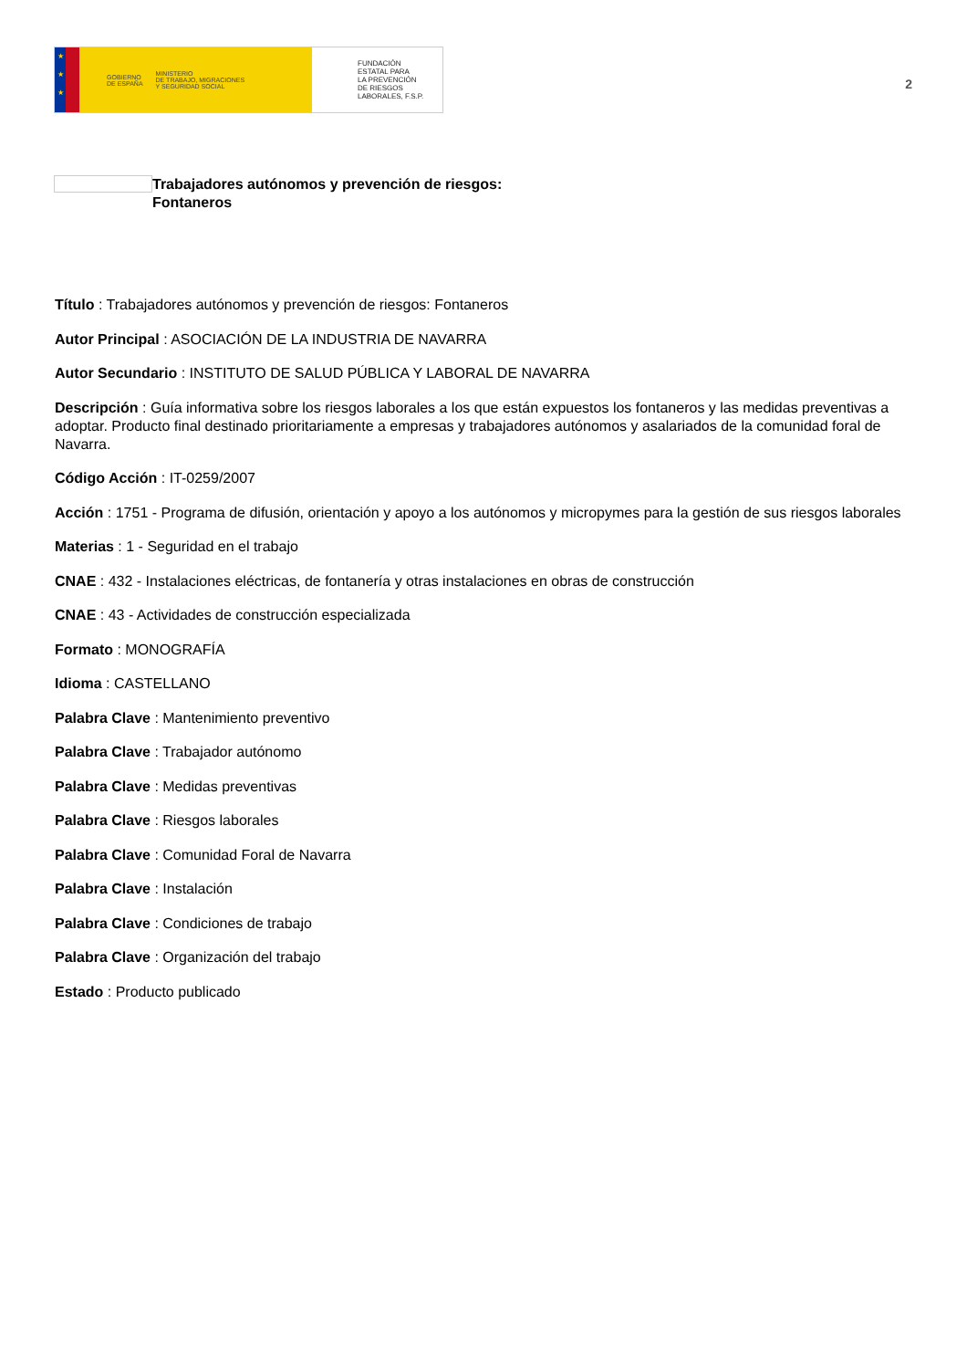★
★
★
GOBIERNO
DE ESPAÑA
MINISTERIO
DE TRABAJO, MIGRACIONES
Y SEGURIDAD SOCIAL
FUNDACIÓN
ESTATAL PARA
LA PREVENCIÓN
DE RIESGOS
LABORALES, F.S.P.
2
Trabajadores autónomos y prevención de riesgos:
Fontaneros
Título : Trabajadores autónomos y prevención de riesgos: Fontaneros
Autor Principal : ASOCIACIÓN DE LA INDUSTRIA DE NAVARRA
Autor Secundario : INSTITUTO DE SALUD PÚBLICA Y LABORAL DE NAVARRA
Descripción : Guía informativa sobre los riesgos laborales a los que están expuestos los fontaneros y las medidas preventivas a adoptar. Producto final destinado prioritariamente a empresas y trabajadores autónomos y asalariados de la comunidad foral de Navarra.
Código Acción : IT-0259/2007
Acción : 1751 - Programa de difusión, orientación y apoyo a los autónomos y micropymes para la gestión de sus riesgos laborales
Materias : 1 - Seguridad en el trabajo
CNAE : 432 - Instalaciones eléctricas, de fontanería y otras instalaciones en obras de construcción
CNAE : 43 - Actividades de construcción especializada
Formato : MONOGRAFÍA
Idioma : CASTELLANO
Palabra Clave : Mantenimiento preventivo
Palabra Clave : Trabajador autónomo
Palabra Clave : Medidas preventivas
Palabra Clave : Riesgos laborales
Palabra Clave : Comunidad Foral de Navarra
Palabra Clave : Instalación
Palabra Clave : Condiciones de trabajo
Palabra Clave : Organización del trabajo
Estado : Producto publicado